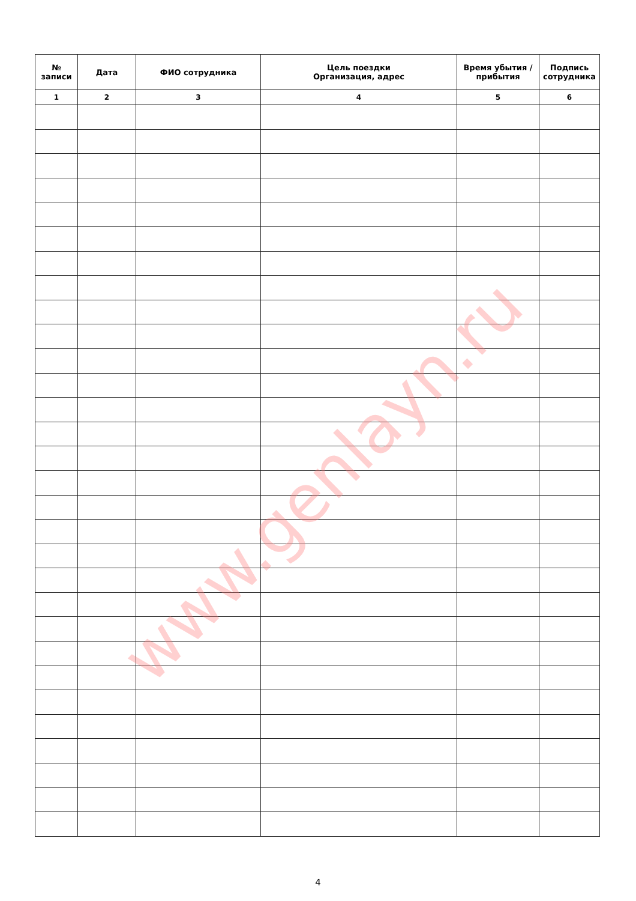| № записи | Дата | ФИО сотрудника | Цель поездки Организация, адрес | Время убытия / прибытия | Подпись сотрудника |
| --- | --- | --- | --- | --- | --- |
| 1 | 2 | 3 | 4 | 5 | 6 |
www.genlayn.ru
4